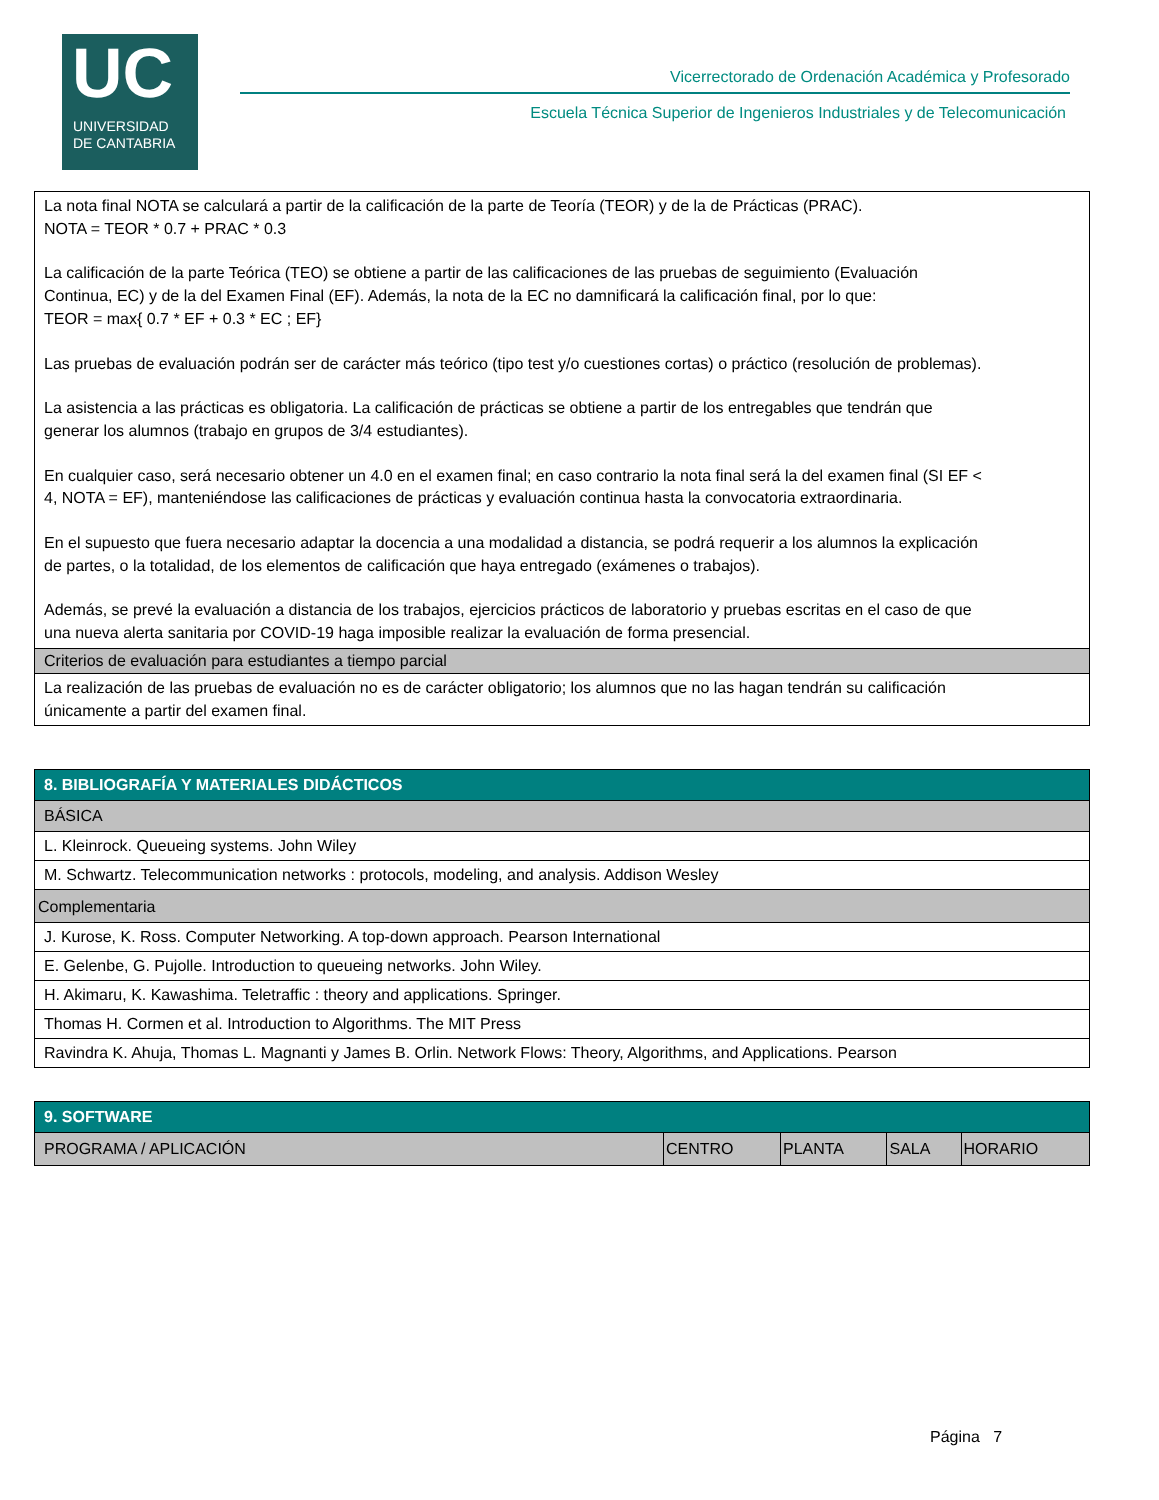UC
UNIVERSIDAD
DE CANTABRIA
Vicerrectorado de Ordenación Académica y Profesorado
Escuela Técnica Superior de Ingenieros Industriales y de Telecomunicación
| La nota final NOTA se calculará a partir de la calificación de la parte de Teoría (TEOR) y de la de Prácticas (PRAC). NOTA = TEOR * 0.7 + PRAC * 0.3 La calificación de la parte Teórica (TEO) se obtiene a partir de las calificaciones de las pruebas de seguimiento (Evaluación Continua, EC) y de la del Examen Final (EF). Además, la nota de la EC no damnificará la calificación final, por lo que: TEOR = max{ 0.7 * EF + 0.3 * EC ; EF} Las pruebas de evaluación podrán ser de carácter más teórico (tipo test y/o cuestiones cortas) o práctico (resolución de problemas). La asistencia a las prácticas es obligatoria. La calificación de prácticas se obtiene a partir de los entregables que tendrán que generar los alumnos (trabajo en grupos de 3/4 estudiantes). En cualquier caso, será necesario obtener un 4.0 en el examen final; en caso contrario la nota final será la del examen final (SI EF < 4, NOTA = EF), manteniéndose las calificaciones de prácticas y evaluación continua hasta la convocatoria extraordinaria. En el supuesto que fuera necesario adaptar la docencia a una modalidad a distancia, se podrá requerir a los alumnos la explicación de partes, o la totalidad, de los elementos de calificación que haya entregado (exámenes o trabajos). Además, se prevé la evaluación a distancia de los trabajos, ejercicios prácticos de laboratorio y pruebas escritas en el caso de que una nueva alerta sanitaria por COVID-19 haga imposible realizar la evaluación de forma presencial. |
| Criterios de evaluación para estudiantes a tiempo parcial |
| La realización de las pruebas de evaluación no es de carácter obligatorio; los alumnos que no las hagan tendrán su calificación únicamente a partir del examen final. |
| 8. BIBLIOGRAFÍA Y MATERIALES DIDÁCTICOS |
| BÁSICA |
| L. Kleinrock. Queueing systems. John Wiley |
| M. Schwartz. Telecommunication networks : protocols, modeling, and analysis. Addison Wesley |
| Complementaria |
| J. Kurose, K. Ross. Computer Networking. A top-down approach. Pearson International |
| E. Gelenbe, G. Pujolle. Introduction to queueing networks. John Wiley. |
| H. Akimaru, K. Kawashima. Teletraffic : theory and applications. Springer. |
| Thomas H. Cormen et al. Introduction to Algorithms. The MIT Press |
| Ravindra K. Ahuja, Thomas L. Magnanti y James B. Orlin. Network Flows: Theory, Algorithms, and Applications. Pearson |
| 9. SOFTWARE | | | | |
| PROGRAMA / APLICACIÓN | CENTRO | PLANTA | SALA | HORARIO |
Página 7